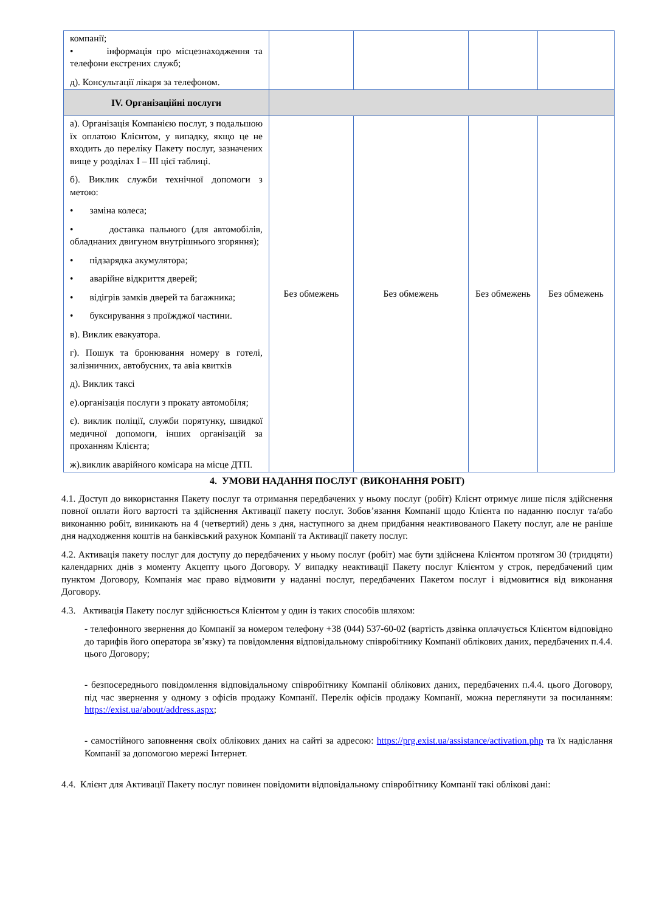| компанії; • інформація про місцезнаходження та телефони екстрених служб; д). Консультації лікаря за телефоном. | | | | |
| IV. Організаційні послуги | | | | |
| а). Організація Компанією послуг, з подальшою їх оплатою Клієнтом, у випадку, якщо це не входить до переліку Пакету послуг, зазначених вище у розділах I – III цієї таблиці. б). Виклик служби технічної допомоги з метою: • заміна колеса; • доставка пального (для автомобілів, обладнаних двигуном внутрішнього згоряння); • підзарядка акумулятора; • аварійне відкриття дверей; • відігрів замків дверей та багажника; • буксирування з проїжджої частини. в). Виклик евакуатора. г). Пошук та бронювання номеру в готелі, залізничних, автобусних, та авіа квитків д). Виклик таксі е).організація послуги з прокату автомобіля; є). виклик поліції, служби порятунку, швидкої медичної допомоги, інших організацій за проханням Клієнта; ж).виклик аварійного комісара на місце ДТП. | Без обмежень | Без обмежень | Без обмежень | Без обмежень |
4. УМОВИ НАДАННЯ ПОСЛУГ (ВИКОНАННЯ РОБІТ)
4.1. Доступ до використання Пакету послуг та отримання передбачених у ньому послуг (робіт) Клієнт отримує лише після здійснення повної оплати його вартості та здійснення Активації пакету послуг. Зобов’язання Компанії щодо Клієнта по наданню послуг та/або виконанню робіт, виникають на 4 (четвертий) день з дня, наступного за днем придбання неактивованого Пакету послуг, але не раніше дня надходження коштів на банківський рахунок Компанії та Активації пакету послуг.
4.2. Активація пакету послуг для доступу до передбачених у ньому послуг (робіт) має бути здійснена Клієнтом протягом 30 (тридцяти) календарних днів з моменту Акцепту цього Договору. У випадку неактивації Пакету послуг Клієнтом у строк, передбачений цим пунктом Договору, Компанія має право відмовити у наданні послуг, передбачених Пакетом послуг і відмовитися від виконання Договору.
4.3. Активація Пакету послуг здійснюється Клієнтом у один із таких способів шляхом:
- телефонного звернення до Компанії за номером телефону +38 (044) 537-60-02 (вартість дзвінка оплачується Клієнтом відповідно до тарифів його оператора зв’язку) та повідомлення відповідальному співробітнику Компанії облікових даних, передбачених п.4.4. цього Договору;
- безпосереднього повідомлення відповідальному співробітнику Компанії облікових даних, передбачених п.4.4. цього Договору, під час звернення у одному з офісів продажу Компанії. Перелік офісів продажу Компанії, можна переглянути за посиланням: https://exist.ua/about/address.aspx;
- самостійного заповнення своїх облікових даних на сайті за адресою: https://prg.exist.ua/assistance/activation.php та їх надіслання Компанії за допомогою мережі Інтернет.
4.4. Клієнт для Активації Пакету послуг повинен повідомити відповідальному співробітнику Компанії такі облікові дані: